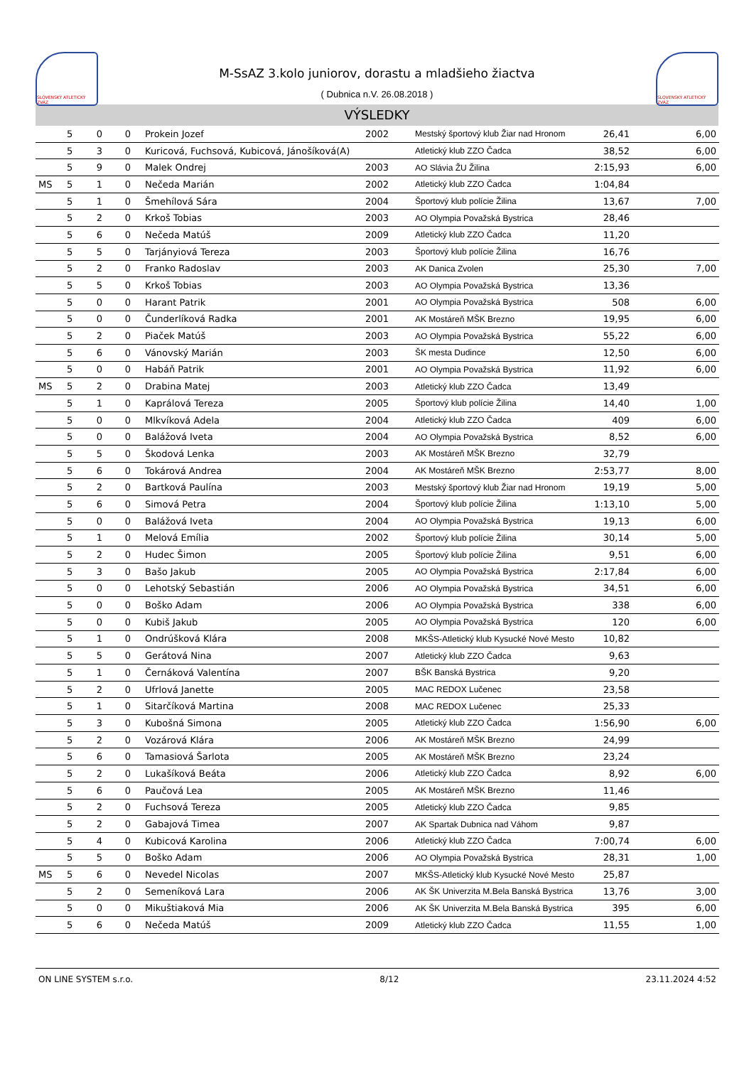SLOVENSKÝ ATLETICKÝ ZVÄZ
M-SsAZ 3.kolo juniorov, dorastu a mladšieho žiactva
( Dubnica n.V. 26.08.2018 )
SLOVENSKÝ ATLETICKÝ ZVÄZ
VÝSLEDKY
| | 5 | 0 | 0 | Prokein Jozef | 2002 | Mestský športový klub Žiar nad Hronom | 26,41 | 6,00 |
| | 5 | 3 | 0 | Kuricová, Fuchsová, Kubicová, Jánošíková(A) | | Atletický klub ZZO Čadca | 38,52 | 6,00 |
| | 5 | 9 | 0 | Malek Ondrej | 2003 | AO Slávia ŽU Žilina | 2:15,93 | 6,00 |
| MS | 5 | 1 | 0 | Nečeda Marián | 2002 | Atletický klub ZZO Čadca | 1:04,84 | |
| | 5 | 1 | 0 | Šmehílová Sára | 2004 | Športový klub polície Žilina | 13,67 | 7,00 |
| | 5 | 2 | 0 | Krkoš Tobias | 2003 | AO Olympia Považská Bystrica | 28,46 | |
| | 5 | 6 | 0 | Nečeda Matúš | 2009 | Atletický klub ZZO Čadca | 11,20 | |
| | 5 | 5 | 0 | Tarjányiová Tereza | 2003 | Športový klub polície Žilina | 16,76 | |
| | 5 | 2 | 0 | Franko Radoslav | 2003 | AK Danica Zvolen | 25,30 | 7,00 |
| | 5 | 5 | 0 | Krkoš Tobias | 2003 | AO Olympia Považská Bystrica | 13,36 | |
| | 5 | 0 | 0 | Harant Patrik | 2001 | AO Olympia Považská Bystrica | 508 | 6,00 |
| | 5 | 0 | 0 | Čunderlíková Radka | 2001 | AK Mostáreň MŠK Brezno | 19,95 | 6,00 |
| | 5 | 2 | 0 | Piaček Matúš | 2003 | AO Olympia Považská Bystrica | 55,22 | 6,00 |
| | 5 | 6 | 0 | Vánovský Marián | 2003 | ŠK mesta Dudince | 12,50 | 6,00 |
| | 5 | 0 | 0 | Habáň Patrik | 2001 | AO Olympia Považská Bystrica | 11,92 | 6,00 |
| MS | 5 | 2 | 0 | Drabina Matej | 2003 | Atletický klub ZZO Čadca | 13,49 | |
| | 5 | 1 | 0 | Kaprálová Tereza | 2005 | Športový klub polície Žilina | 14,40 | 1,00 |
| | 5 | 0 | 0 | Mlkvíková Adela | 2004 | Atletický klub ZZO Čadca | 409 | 6,00 |
| | 5 | 0 | 0 | Balážová Iveta | 2004 | AO Olympia Považská Bystrica | 8,52 | 6,00 |
| | 5 | 5 | 0 | Škodová Lenka | 2003 | AK Mostáreň MŠK Brezno | 32,79 | |
| | 5 | 6 | 0 | Tokárová Andrea | 2004 | AK Mostáreň MŠK Brezno | 2:53,77 | 8,00 |
| | 5 | 2 | 0 | Bartková Paulína | 2003 | Mestský športový klub Žiar nad Hronom | 19,19 | 5,00 |
| | 5 | 6 | 0 | Simová Petra | 2004 | Športový klub polície Žilina | 1:13,10 | 5,00 |
| | 5 | 0 | 0 | Balážová Iveta | 2004 | AO Olympia Považská Bystrica | 19,13 | 6,00 |
| | 5 | 1 | 0 | Melová Emília | 2002 | Športový klub polície Žilina | 30,14 | 5,00 |
| | 5 | 2 | 0 | Hudec Šimon | 2005 | Športový klub polície Žilina | 9,51 | 6,00 |
| | 5 | 3 | 0 | Bašo Jakub | 2005 | AO Olympia Považská Bystrica | 2:17,84 | 6,00 |
| | 5 | 0 | 0 | Lehotský Sebastián | 2006 | AO Olympia Považská Bystrica | 34,51 | 6,00 |
| | 5 | 0 | 0 | Boško Adam | 2006 | AO Olympia Považská Bystrica | 338 | 6,00 |
| | 5 | 0 | 0 | Kubiš Jakub | 2005 | AO Olympia Považská Bystrica | 120 | 6,00 |
| | 5 | 1 | 0 | Ondrúšková Klára | 2008 | MKŠS-Atletický klub Kysucké Nové Mesto | 10,82 | |
| | 5 | 5 | 0 | Gerátová Nina | 2007 | Atletický klub ZZO Čadca | 9,63 | |
| | 5 | 1 | 0 | Černáková Valentína | 2007 | BŠK Banská Bystrica | 9,20 | |
| | 5 | 2 | 0 | Ufrlová Janette | 2005 | MAC REDOX Lučenec | 23,58 | |
| | 5 | 1 | 0 | Sitarčíková Martina | 2008 | MAC REDOX Lučenec | 25,33 | |
| | 5 | 3 | 0 | Kubošná Simona | 2005 | Atletický klub ZZO Čadca | 1:56,90 | 6,00 |
| | 5 | 2 | 0 | Vozárová Klára | 2006 | AK Mostáreň MŠK Brezno | 24,99 | |
| | 5 | 6 | 0 | Tamasiová Šarlota | 2005 | AK Mostáreň MŠK Brezno | 23,24 | |
| | 5 | 2 | 0 | Lukašíková Beáta | 2006 | Atletický klub ZZO Čadca | 8,92 | 6,00 |
| | 5 | 6 | 0 | Paučová Lea | 2005 | AK Mostáreň MŠK Brezno | 11,46 | |
| | 5 | 2 | 0 | Fuchsová Tereza | 2005 | Atletický klub ZZO Čadca | 9,85 | |
| | 5 | 2 | 0 | Gabajová Timea | 2007 | AK Spartak Dubnica nad Váhom | 9,87 | |
| | 5 | 4 | 0 | Kubicová Karolina | 2006 | Atletický klub ZZO Čadca | 7:00,74 | 6,00 |
| | 5 | 5 | 0 | Boško Adam | 2006 | AO Olympia Považská Bystrica | 28,31 | 1,00 |
| MS | 5 | 6 | 0 | Nevedel Nicolas | 2007 | MKŠS-Atletický klub Kysucké Nové Mesto | 25,87 | |
| | 5 | 2 | 0 | Semeníková Lara | 2006 | AK ŠK Univerzita M.Bela Banská Bystrica | 13,76 | 3,00 |
| | 5 | 0 | 0 | Mikuštiaková Mia | 2006 | AK ŠK Univerzita M.Bela Banská Bystrica | 395 | 6,00 |
| | 5 | 6 | 0 | Nečeda Matúš | 2009 | Atletický klub ZZO Čadca | 11,55 | 1,00 |
ON LINE SYSTEM s.r.o. 8/12 23.11.2024 4:52